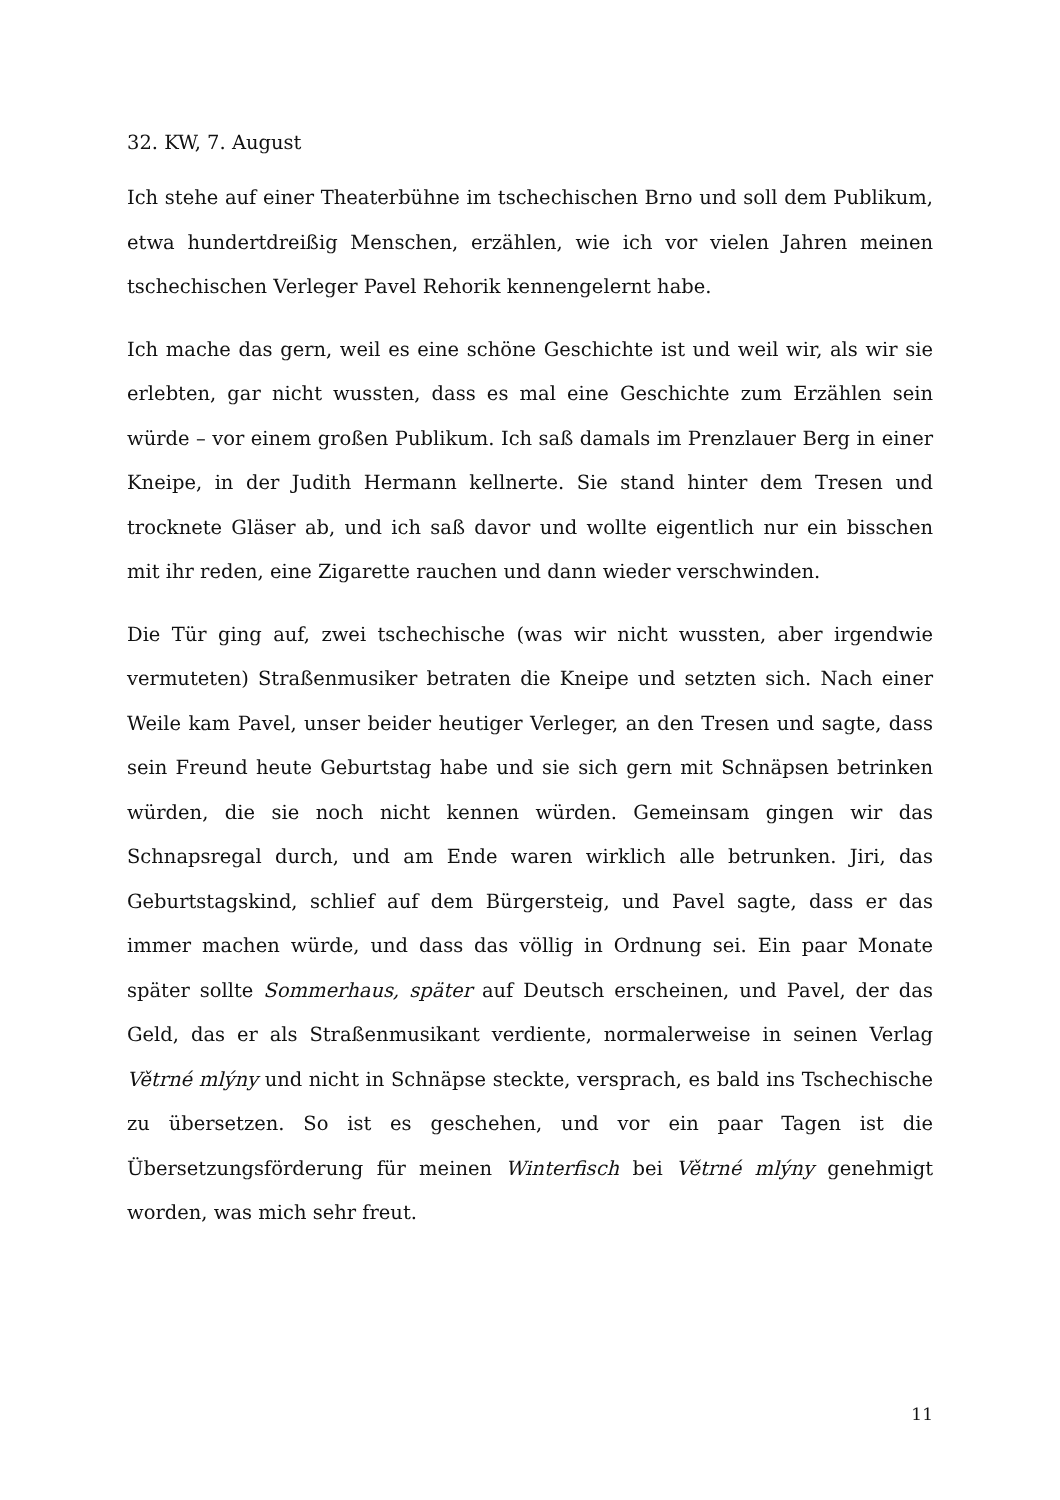32. KW, 7. August
Ich stehe auf einer Theaterbühne im tschechischen Brno und soll dem Publikum, etwa hundertdreißig Menschen, erzählen, wie ich vor vielen Jahren meinen tschechischen Verleger Pavel Rehorik kennengelernt habe.
Ich mache das gern, weil es eine schöne Geschichte ist und weil wir, als wir sie erlebten, gar nicht wussten, dass es mal eine Geschichte zum Erzählen sein würde – vor einem großen Publikum. Ich saß damals im Prenzlauer Berg in einer Kneipe, in der Judith Hermann kellnerte. Sie stand hinter dem Tresen und trocknete Gläser ab, und ich saß davor und wollte eigentlich nur ein bisschen mit ihr reden, eine Zigarette rauchen und dann wieder verschwinden.
Die Tür ging auf, zwei tschechische (was wir nicht wussten, aber irgendwie vermuteten) Straßenmusiker betraten die Kneipe und setzten sich. Nach einer Weile kam Pavel, unser beider heutiger Verleger, an den Tresen und sagte, dass sein Freund heute Geburtstag habe und sie sich gern mit Schnäpsen betrinken würden, die sie noch nicht kennen würden. Gemeinsam gingen wir das Schnapsregal durch, und am Ende waren wirklich alle betrunken. Jiri, das Geburtstagskind, schlief auf dem Bürgersteig, und Pavel sagte, dass er das immer machen würde, und dass das völlig in Ordnung sei. Ein paar Monate später sollte Sommerhaus, später auf Deutsch erscheinen, und Pavel, der das Geld, das er als Straßenmusikant verdiente, normalerweise in seinen Verlag Větrné mlýny und nicht in Schnäpse steckte, versprach, es bald ins Tschechische zu übersetzen. So ist es geschehen, und vor ein paar Tagen ist die Übersetzungsförderung für meinen Winterfisch bei Větrné mlýny genehmigt worden, was mich sehr freut.
11